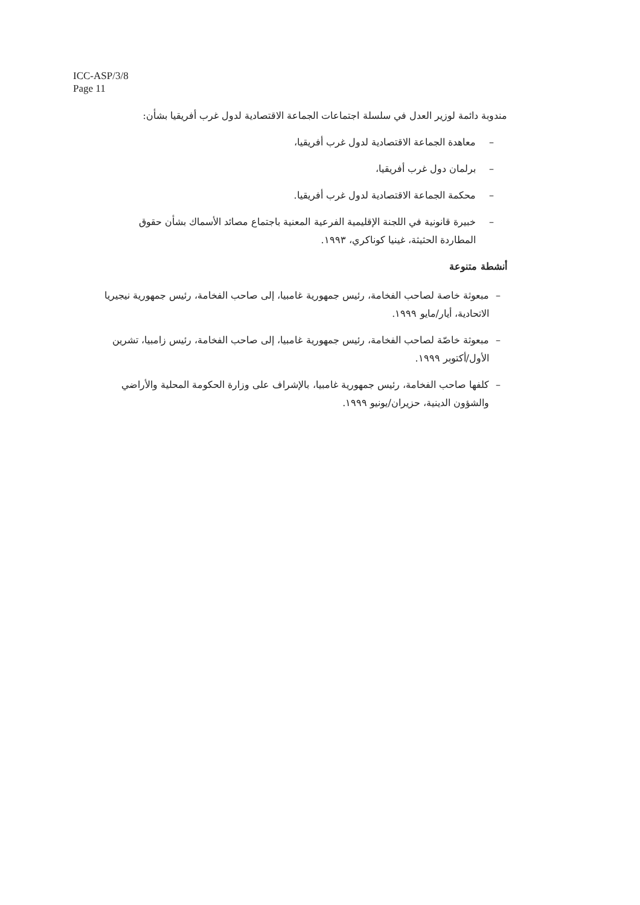ICC-ASP/3/8
Page 11
مندوبة دائمة لوزير العدل في سلسلة اجتماعات الجماعة الاقتصادية لدول غرب أفريقيا بشأن:
– معاهدة الجماعة الاقتصادية لدول غرب أفريقيا،
– برلمان دول غرب أفريقيا،
– محكمة الجماعة الاقتصادية لدول غرب أفريقيا.
– خبيرة قانونية في اللجنة الإقليمية الفرعية المعنية باجتماع مصائد الأسماك بشأن حقوق المطاردة الحثيثة، غينيا كوناكري، ١٩٩٣.
أنشطة متنوعة
– مبعوثة خاصة لصاحب الفخامة، رئيس جمهورية غامبيا، إلى صاحب الفخامة، رئيس جمهورية نيجيريا الاتحادية، أيار/مايو ١٩٩٩.
– مبعوثة خاصّة لصاحب الفخامة، رئيس جمهورية غامبيا، إلى صاحب الفخامة، رئيس زامبيا، تشرين الأول/أكتوبر ١٩٩٩.
– كلفها صاحب الفخامة، رئيس جمهورية غامبيا، بالإشراف على وزارة الحكومة المحلية والأراضي والشؤون الدينية، حزيران/يونيو ١٩٩٩.